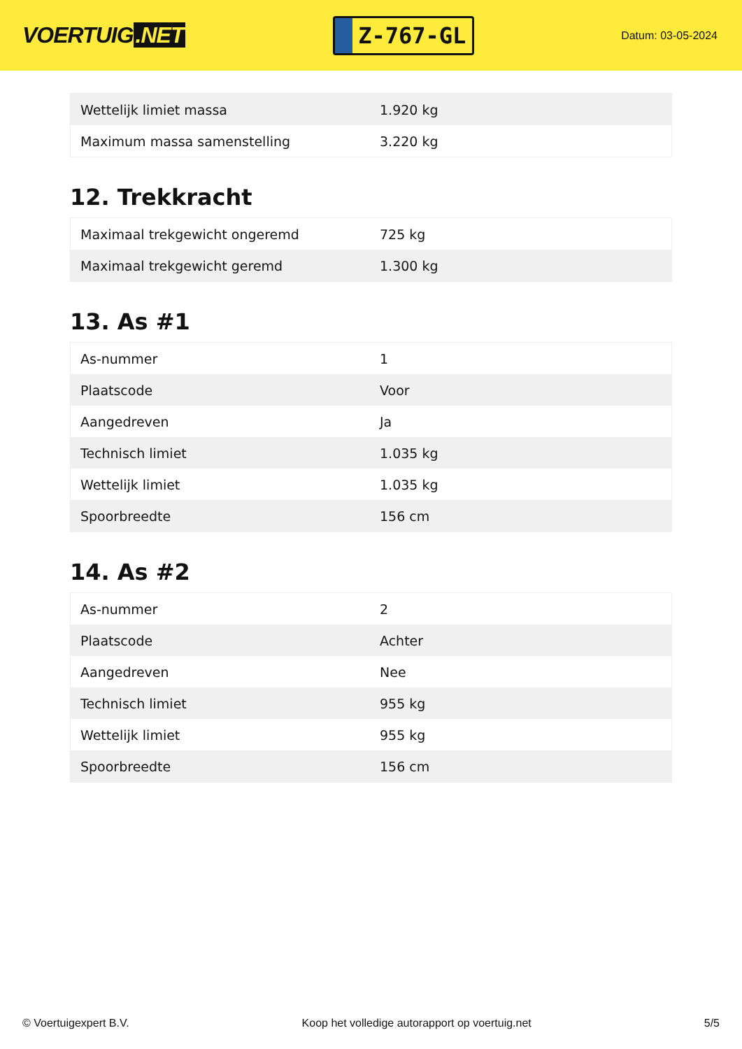VOERTUIG.NET
Z-767-GL
Datum: 03-05-2024
| Wettelijk limiet massa | 1.920 kg |
| Maximum massa samenstelling | 3.220 kg |
12. Trekkracht
| Maximaal trekgewicht ongeremd | 725 kg |
| Maximaal trekgewicht geremd | 1.300 kg |
13. As #1
| As-nummer | 1 |
| Plaatscode | Voor |
| Aangedreven | Ja |
| Technisch limiet | 1.035 kg |
| Wettelijk limiet | 1.035 kg |
| Spoorbreedte | 156 cm |
14. As #2
| As-nummer | 2 |
| Plaatscode | Achter |
| Aangedreven | Nee |
| Technisch limiet | 955 kg |
| Wettelijk limiet | 955 kg |
| Spoorbreedte | 156 cm |
© Voertuigexpert B.V. Koop het volledige autorapport op voertuig.net 5/5